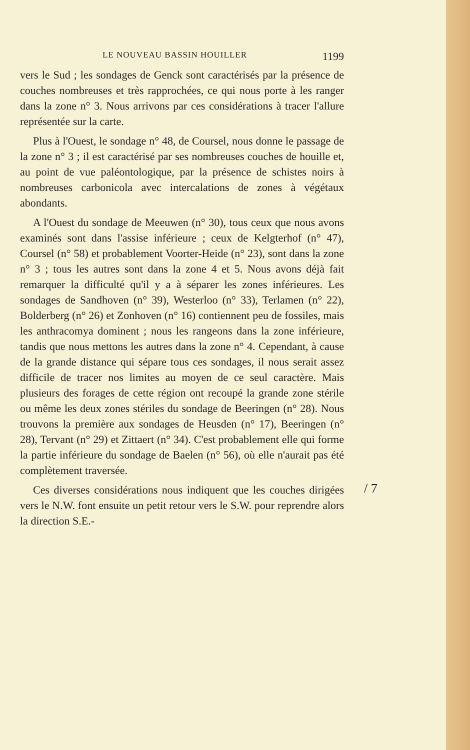LE NOUVEAU BASSIN HOUILLER 1199
vers le Sud ; les sondages de Genck sont caractérisés par la présence de couches nombreuses et très rapprochées, ce qui nous porte à les ranger dans la zone n° 3. Nous arrivons par ces considérations à tracer l'allure représentée sur la carte.
Plus à l'Ouest, le sondage n° 48, de Coursel, nous donne le passage de la zone n° 3 ; il est caractérisé par ses nombreuses couches de houille et, au point de vue paléontologique, par la présence de schistes noirs à nombreuses carbonicola avec intercalations de zones à végétaux abondants.
A l'Ouest du sondage de Meeuwen (n° 30), tous ceux que nous avons examinés sont dans l'assise inférieure ; ceux de Kelgterhof (n° 47), Coursel (n° 58) et probablement Voorter-Heide (n° 23), sont dans la zone n° 3 ; tous les autres sont dans la zone 4 et 5. Nous avons déjà fait remarquer la difficulté qu'il y a à séparer les zones inférieures. Les sondages de Sandhoven (n° 39), Westerloo (n° 33), Terlamen (n° 22), Bolderberg (n° 26) et Zonhoven (n° 16) contiennent peu de fossiles, mais les anthracomya dominent ; nous les rangeons dans la zone inférieure, tandis que nous mettons les autres dans la zone n° 4. Cependant, à cause de la grande distance qui sépare tous ces sondages, il nous serait assez difficile de tracer nos limites au moyen de ce seul caractère. Mais plusieurs des forages de cette région ont recoupé la grande zone stérile ou même les deux zones stériles du sondage de Beeringen (n° 28). Nous trouvons la première aux sondages de Heusden (n° 17), Beeringen (n° 28), Tervant (n° 29) et Zittaert (n° 34). C'est probablement elle qui forme la partie inférieure du sondage de Baelen (n° 56), où elle n'aurait pas été complètement traversée.
Ces diverses considérations nous indiquent que les couches dirigées vers le N.W. font ensuite un petit retour vers le S.W. pour reprendre alors la direction S.E.-
/ 7